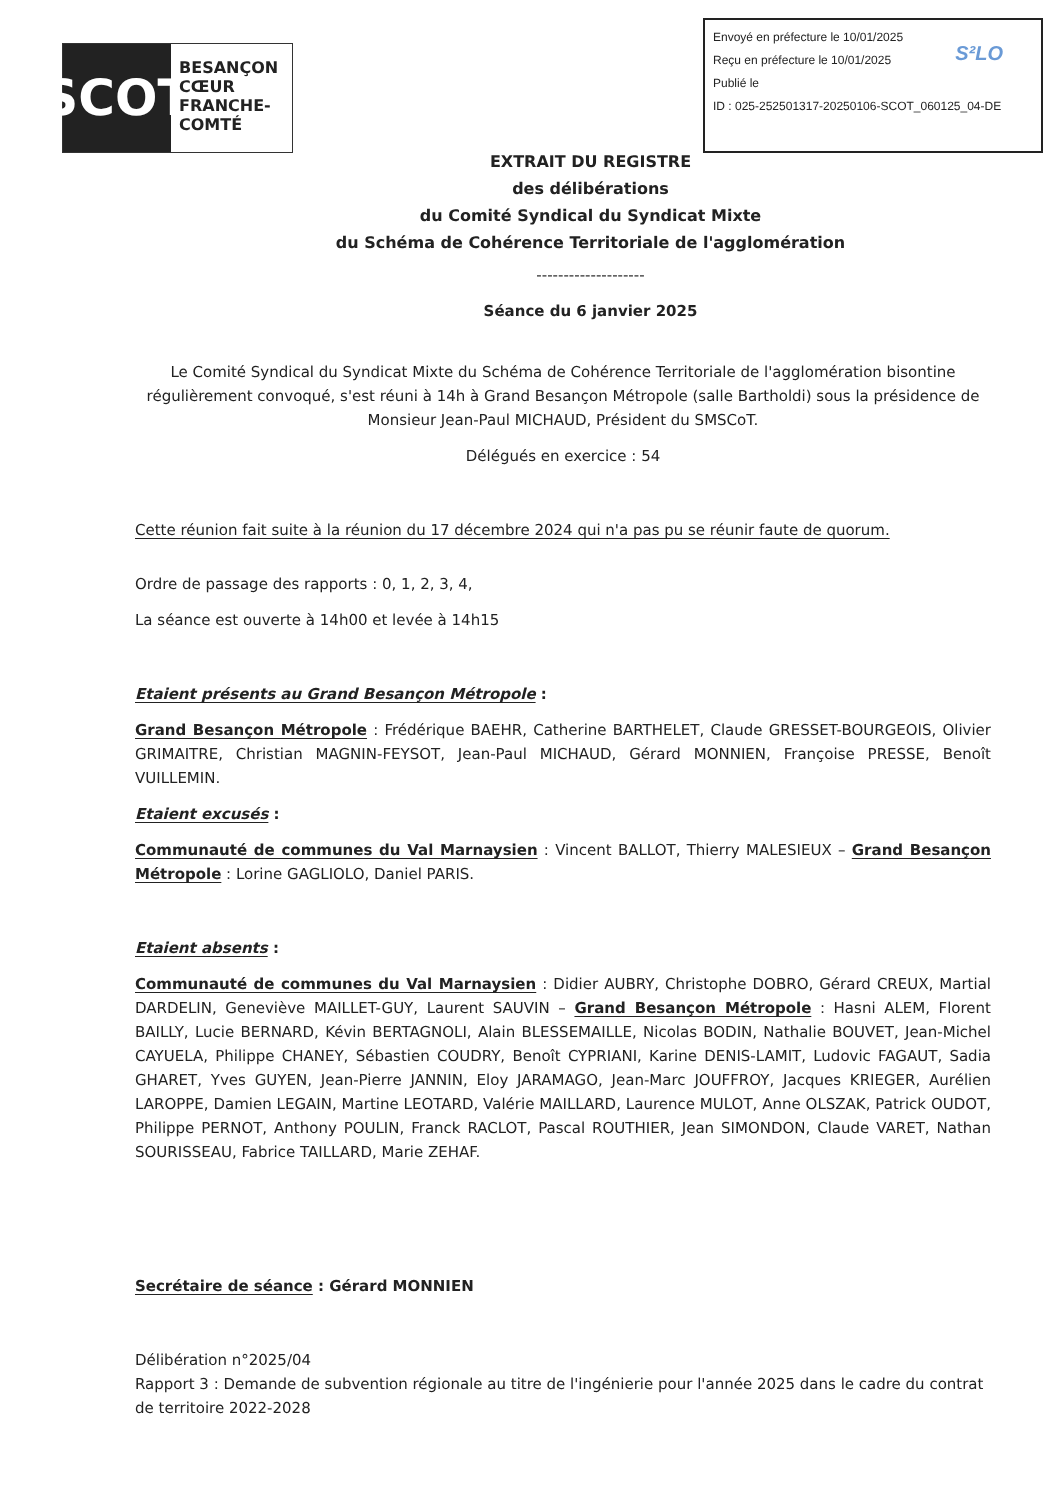SCOT
BESANÇON CŒUR FRANCHE-COMTÉ
Envoyé en préfecture le 10/01/2025
Reçu en préfecture le 10/01/2025
Publié le S²LO
ID : 025-252501317-20250106-SCOT_060125_04-DE
EXTRAIT DU REGISTRE
des délibérations
du Comité Syndical du Syndicat Mixte
du Schéma de Cohérence Territoriale de l'agglomération
--------------------
Séance du 6 janvier 2025
Le Comité Syndical du Syndicat Mixte du Schéma de Cohérence Territoriale de l'agglomération bisontine régulièrement convoqué, s'est réuni à 14h à Grand Besançon Métropole (salle Bartholdi) sous la présidence de Monsieur Jean-Paul MICHAUD, Président du SMSCoT.
Délégués en exercice : 54
Cette réunion fait suite à la réunion du 17 décembre 2024 qui n'a pas pu se réunir faute de quorum.
Ordre de passage des rapports : 0, 1, 2, 3, 4,
La séance est ouverte à 14h00 et levée à 14h15
Etaient présents au Grand Besançon Métropole :
Grand Besançon Métropole : Frédérique BAEHR, Catherine BARTHELET, Claude GRESSET-BOURGEOIS, Olivier GRIMAITRE, Christian MAGNIN-FEYSOT, Jean-Paul MICHAUD, Gérard MONNIEN, Françoise PRESSE, Benoît VUILLEMIN.
Etaient excusés :
Communauté de communes du Val Marnaysien : Vincent BALLOT, Thierry MALESIEUX – Grand Besançon Métropole : Lorine GAGLIOLO, Daniel PARIS.
Etaient absents :
Communauté de communes du Val Marnaysien : Didier AUBRY, Christophe DOBRO, Gérard CREUX, Martial DARDELIN, Geneviève MAILLET-GUY, Laurent SAUVIN – Grand Besançon Métropole : Hasni ALEM, Florent BAILLY, Lucie BERNARD, Kévin BERTAGNOLI, Alain BLESSEMAILLE, Nicolas BODIN, Nathalie BOUVET, Jean-Michel CAYUELA, Philippe CHANEY, Sébastien COUDRY, Benoît CYPRIANI, Karine DENIS-LAMIT, Ludovic FAGAUT, Sadia GHARET, Yves GUYEN, Jean-Pierre JANNIN, Eloy JARAMAGO, Jean-Marc JOUFFROY, Jacques KRIEGER, Aurélien LAROPPE, Damien LEGAIN, Martine LEOTARD, Valérie MAILLARD, Laurence MULOT, Anne OLSZAK, Patrick OUDOT, Philippe PERNOT, Anthony POULIN, Franck RACLOT, Pascal ROUTHIER, Jean SIMONDON, Claude VARET, Nathan SOURISSEAU, Fabrice TAILLARD, Marie ZEHAF.
Secrétaire de séance : Gérard MONNIEN
Délibération n°2025/04
Rapport 3 : Demande de subvention régionale au titre de l'ingénierie pour l'année 2025 dans le cadre du contrat de territoire 2022-2028